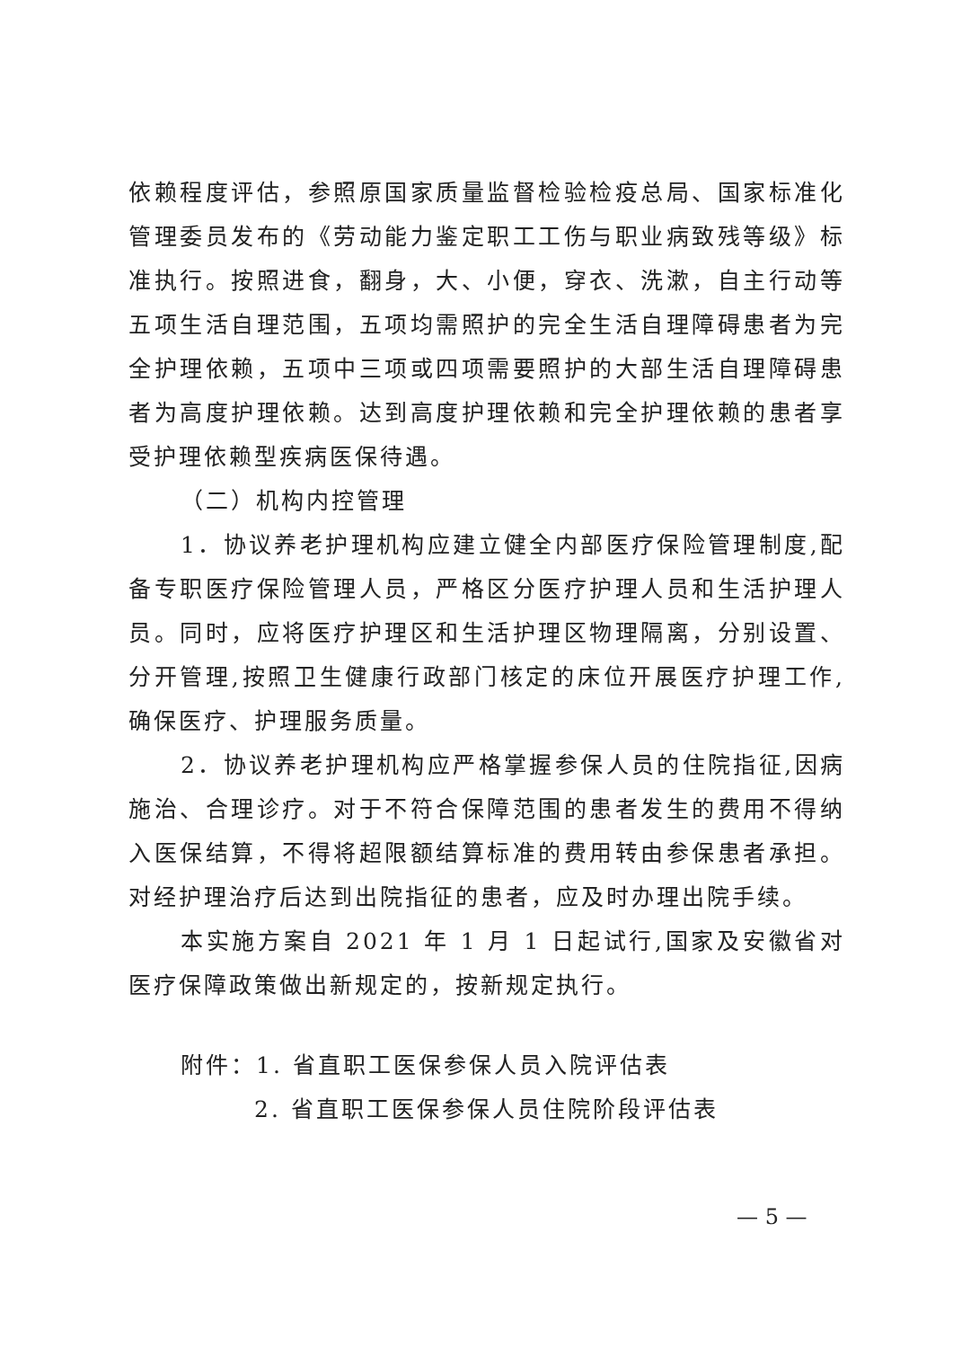依赖程度评估，参照原国家质量监督检验检疫总局、国家标准化管理委员发布的《劳动能力鉴定职工工伤与职业病致残等级》标准执行。按照进食，翻身，大、小便，穿衣、洗漱，自主行动等五项生活自理范围，五项均需照护的完全生活自理障碍患者为完全护理依赖，五项中三项或四项需要照护的大部生活自理障碍患者为高度护理依赖。达到高度护理依赖和完全护理依赖的患者享受护理依赖型疾病医保待遇。
（二）机构内控管理
1．协议养老护理机构应建立健全内部医疗保险管理制度,配备专职医疗保险管理人员，严格区分医疗护理人员和生活护理人员。同时，应将医疗护理区和生活护理区物理隔离，分别设置、分开管理,按照卫生健康行政部门核定的床位开展医疗护理工作,确保医疗、护理服务质量。
2．协议养老护理机构应严格掌握参保人员的住院指征,因病施治、合理诊疗。对于不符合保障范围的患者发生的费用不得纳入医保结算，不得将超限额结算标准的费用转由参保患者承担。对经护理治疗后达到出院指征的患者，应及时办理出院手续。
本实施方案自 2021 年 1 月 1 日起试行,国家及安徽省对医疗保障政策做出新规定的，按新规定执行。
附件：1. 省直职工医保参保人员入院评估表
2. 省直职工医保参保人员住院阶段评估表
— 5 —